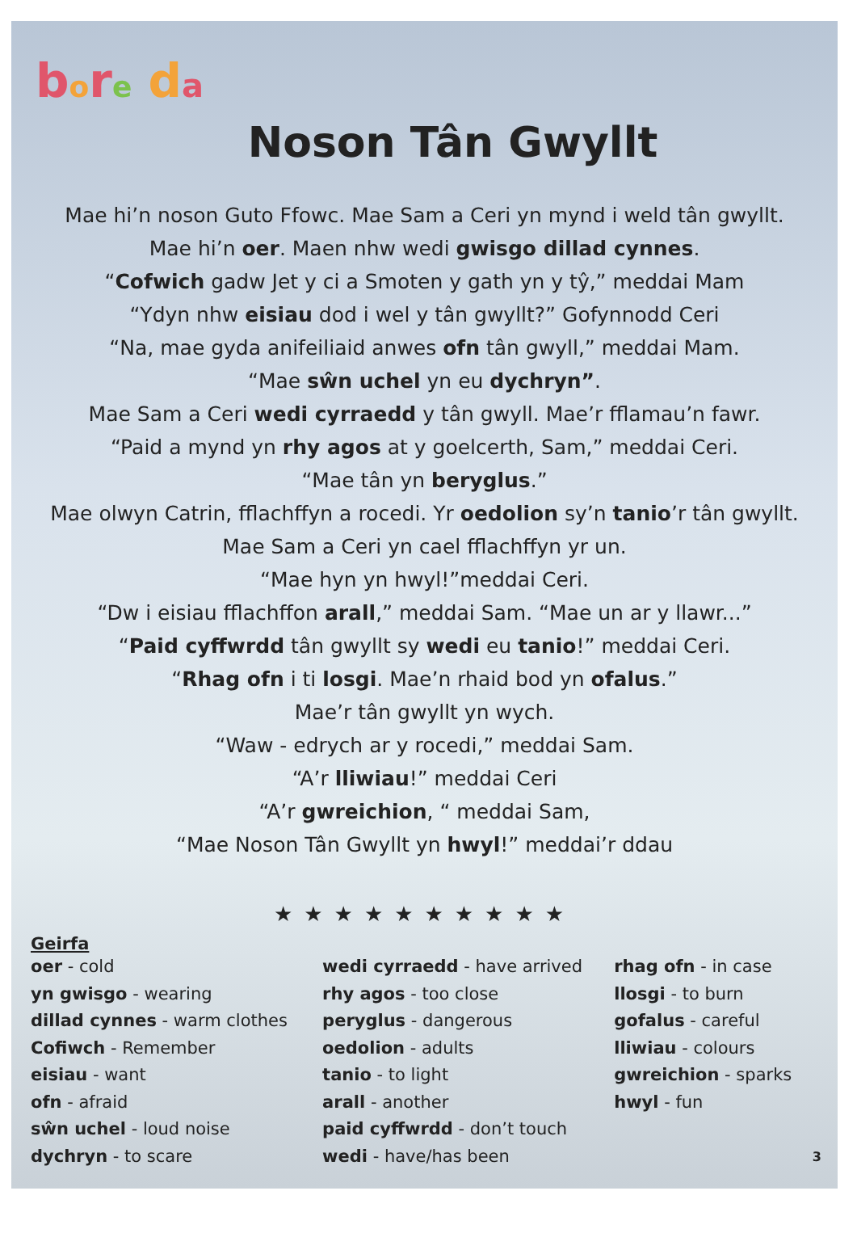bore da
Noson Tân Gwyllt
Mae hi’n noson Guto Ffowc. Mae Sam a Ceri yn mynd i weld tân gwyllt.
Mae hi’n oer. Maen nhw wedi gwisgo dillad cynnes.
“Cofwich gadw Jet y ci a Smoten y gath yn y tŷ,” meddai Mam
“Ydyn nhw eisiau dod i wel y tân gwyllt?” Gofynnodd Ceri
“Na, mae gyda anifeiliaid anwes ofn tân gwyll,” meddai Mam.
“Mae sŵn uchel yn eu dychryn”.
Mae Sam a Ceri wedi cyrraedd y tân gwyll. Mae’r fflamau’n fawr.
“Paid a mynd yn rhy agos at y goelcerth, Sam,” meddai Ceri.
“Mae tân yn beryglus.”
Mae olwyn Catrin, fflachffyn a rocedi. Yr oedolion sy’n tanio’r tân gwyllt.
Mae Sam a Ceri yn cael fflachffyn yr un.
“Mae hyn yn hwyl!”meddai Ceri.
“Dw i eisiau fflachffon arall,” meddai Sam. “Mae un ar y llawr...”
“Paid cyffwrdd tân gwyllt sy wedi eu tanio!” meddai Ceri.
“Rhag ofn i ti losgi. Mae’n rhaid bod yn ofalus.”
Mae’r tân gwyllt yn wych.
“Waw - edrych ar y rocedi,” meddai Sam.
“A’r lliwiau!” meddai Ceri
“A’r gwreichion, “ meddai Sam,
“Mae Noson Tân Gwyllt yn hwyl!” meddai’r ddau
★★★★★★★★★★
Geirfa
oer - cold
yn gwisgo - wearing
dillad cynnes - warm clothes
Cofiwch - Remember
eisiau - want
ofn - afraid
sŵn uchel - loud noise
dychryn - to scare
wedi cyrraedd - have arrived
rhy agos - too close
peryglus - dangerous
oedolion - adults
tanio - to light
arall - another
paid cyffwrdd - don’t touch
wedi - have/has been
rhag ofn - in case
llosgi - to burn
gofalus - careful
lliwiau - colours
gwreichion - sparks
hwyl - fun
3